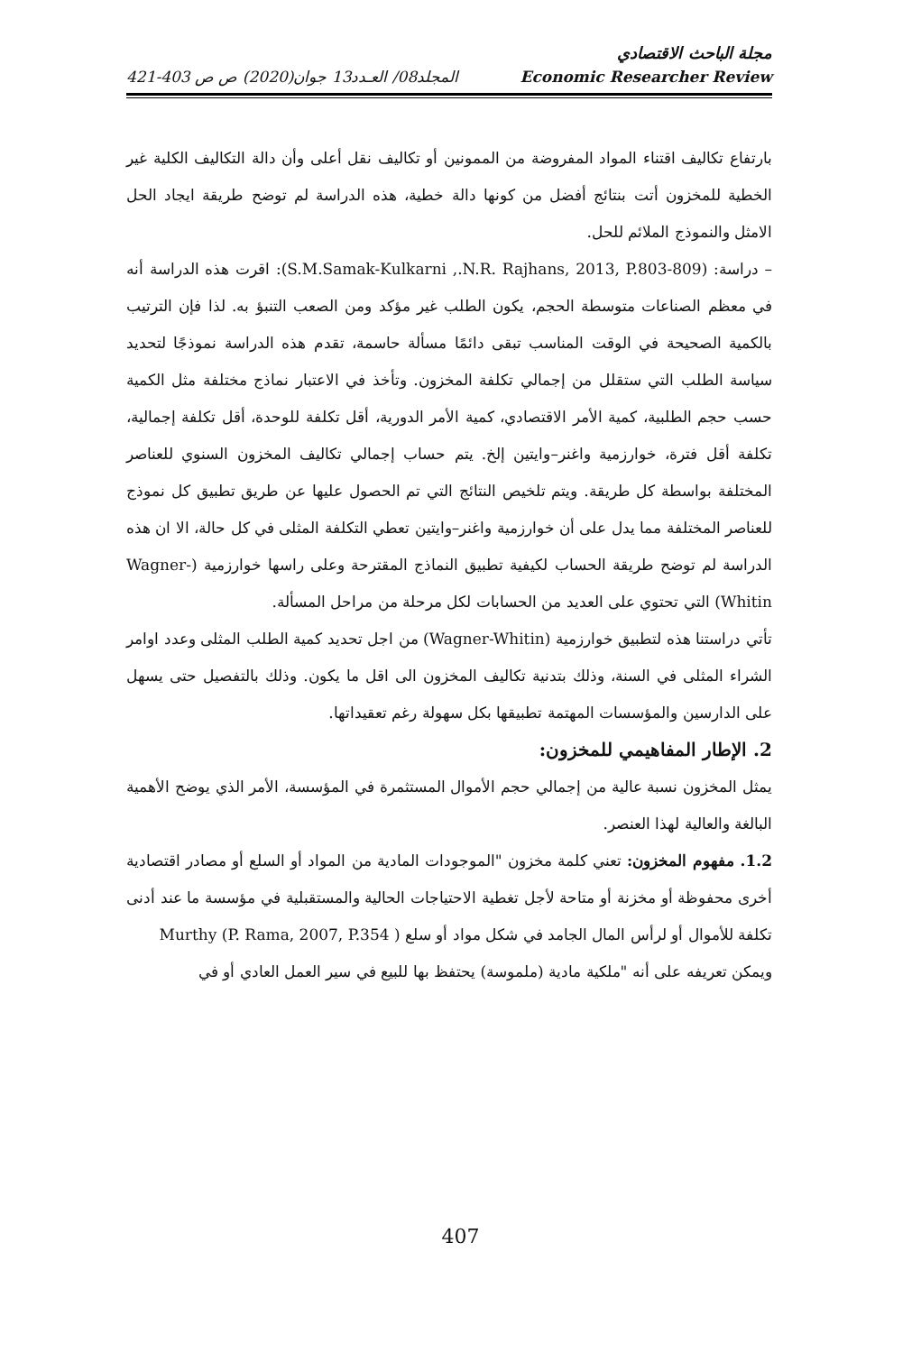مجلة الباحث الاقتصادي
المجلد08/ العـدد13 جوان(2020) ص ص 403-421 Economic Researcher Review
بارتفاع تكاليف اقتناء المواد المفروضة من الممونين أو تكاليف نقل أعلى وأن دالة التكاليف الكلية غير الخطية للمخزون أتت بنتائج أفضل من كونها دالة خطية، هذه الدراسة لم توضح طريقة ايجاد الحل الامثل والنموذج الملائم للحل.
– دراسة: (S.M.Samak-Kulkarni ,.N.R. Rajhans, 2013, P.803-809): اقرت هذه الدراسة أنه في معظم الصناعات متوسطة الحجم، يكون الطلب غير مؤكد ومن الصعب التنبؤ به. لذا فإن الترتيب بالكمية الصحيحة في الوقت المناسب تبقى دائمًا مسألة حاسمة، تقدم هذه الدراسة نموذجًا لتحديد سياسة الطلب التي ستقلل من إجمالي تكلفة المخزون. وتأخذ في الاعتبار نماذج مختلفة مثل الكمية حسب حجم الطلبية، كمية الأمر الاقتصادي، كمية الأمر الدورية، أقل تكلفة للوحدة، أقل تكلفة إجمالية، تكلفة أقل فترة، خوارزمية واغنر–وايتين إلخ. يتم حساب إجمالي تكاليف المخزون السنوي للعناصر المختلفة بواسطة كل طريقة. ويتم تلخيص النتائج التي تم الحصول عليها عن طريق تطبيق كل نموذج للعناصر المختلفة مما يدل على أن خوارزمية واغنر–وايتين تعطي التكلفة المثلى في كل حالة، الا ان هذه الدراسة لم توضح طريقة الحساب لكيفية تطبيق النماذج المقترحة وعلى راسها خوارزمية (Wagner-Whitin) التي تحتوي على العديد من الحسابات لكل مرحلة من مراحل المسألة.
تأتي دراستنا هذه لتطبيق خوارزمية (Wagner-Whitin) من اجل تحديد كمية الطلب المثلى وعدد اوامر الشراء المثلى في السنة، وذلك بتدنية تكاليف المخزون الى اقل ما يكون. وذلك بالتفصيل حتى يسهل على الدارسين والمؤسسات المهتمة تطبيقها بكل سهولة رغم تعقيداتها.
2. الإطار المفاهيمي للمخزون:
يمثل المخزون نسبة عالية من إجمالي حجم الأموال المستثمرة في المؤسسة، الأمر الذي يوضح الأهمية البالغة والعالية لهذا العنصر.
1.2. مفهوم المخزون: تعني كلمة مخزون "الموجودات المادية من المواد أو السلع أو مصادر اقتصادية أخرى محفوظة أو مخزنة أو متاحة لأجل تغطية الاحتياجات الحالية والمستقبلية في مؤسسة ما عند أدنى تكلفة للأموال أو لرأس المال الجامد في شكل مواد أو سلع ( Murthy (P. Rama, 2007, P.354
ويمكن تعريفه على أنه "ملكية مادية (ملموسة) يحتفظ بها للبيع في سير العمل العادي أو في
407